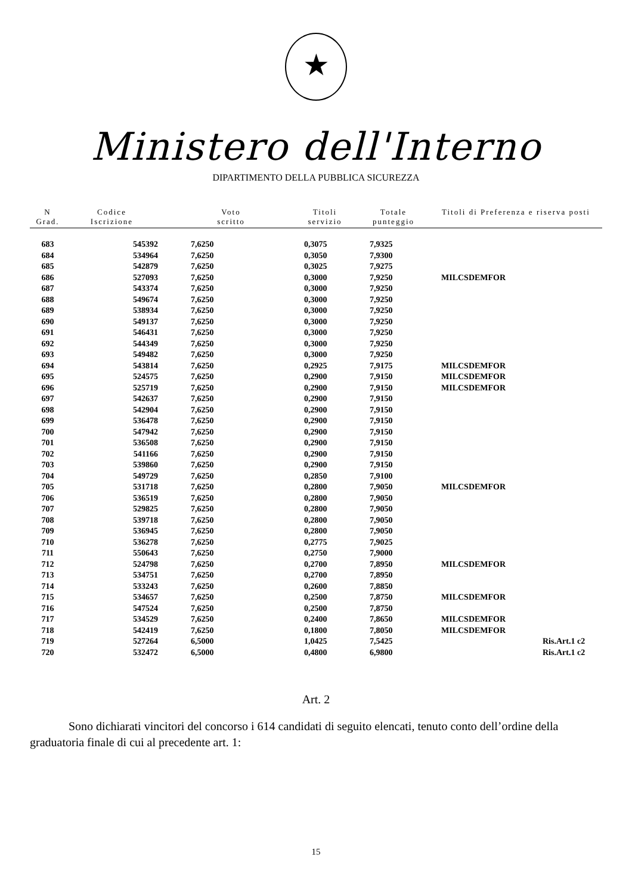★
Ministero dell'Interno
DIPARTIMENTO DELLA PUBBLICA SICUREZZA
| N Grad. | Codice Iscrizione | Voto scritto | Titoli servizio | Totale punteggio | Titoli di Preferenza e riserva posti | |
| --- | --- | --- | --- | --- | --- | --- |
| 683 | 545392 | 7,6250 | 0,3075 | 7,9325 | | |
| 684 | 534964 | 7,6250 | 0,3050 | 7,9300 | | |
| 685 | 542879 | 7,6250 | 0,3025 | 7,9275 | | |
| 686 | 527093 | 7,6250 | 0,3000 | 7,9250 | MILCSDEMFOR | |
| 687 | 543374 | 7,6250 | 0,3000 | 7,9250 | | |
| 688 | 549674 | 7,6250 | 0,3000 | 7,9250 | | |
| 689 | 538934 | 7,6250 | 0,3000 | 7,9250 | | |
| 690 | 549137 | 7,6250 | 0,3000 | 7,9250 | | |
| 691 | 546431 | 7,6250 | 0,3000 | 7,9250 | | |
| 692 | 544349 | 7,6250 | 0,3000 | 7,9250 | | |
| 693 | 549482 | 7,6250 | 0,3000 | 7,9250 | | |
| 694 | 543814 | 7,6250 | 0,2925 | 7,9175 | MILCSDEMFOR | |
| 695 | 524575 | 7,6250 | 0,2900 | 7,9150 | MILCSDEMFOR | |
| 696 | 525719 | 7,6250 | 0,2900 | 7,9150 | MILCSDEMFOR | |
| 697 | 542637 | 7,6250 | 0,2900 | 7,9150 | | |
| 698 | 542904 | 7,6250 | 0,2900 | 7,9150 | | |
| 699 | 536478 | 7,6250 | 0,2900 | 7,9150 | | |
| 700 | 547942 | 7,6250 | 0,2900 | 7,9150 | | |
| 701 | 536508 | 7,6250 | 0,2900 | 7,9150 | | |
| 702 | 541166 | 7,6250 | 0,2900 | 7,9150 | | |
| 703 | 539860 | 7,6250 | 0,2900 | 7,9150 | | |
| 704 | 549729 | 7,6250 | 0,2850 | 7,9100 | | |
| 705 | 531718 | 7,6250 | 0,2800 | 7,9050 | MILCSDEMFOR | |
| 706 | 536519 | 7,6250 | 0,2800 | 7,9050 | | |
| 707 | 529825 | 7,6250 | 0,2800 | 7,9050 | | |
| 708 | 539718 | 7,6250 | 0,2800 | 7,9050 | | |
| 709 | 536945 | 7,6250 | 0,2800 | 7,9050 | | |
| 710 | 536278 | 7,6250 | 0,2775 | 7,9025 | | |
| 711 | 550643 | 7,6250 | 0,2750 | 7,9000 | | |
| 712 | 524798 | 7,6250 | 0,2700 | 7,8950 | MILCSDEMFOR | |
| 713 | 534751 | 7,6250 | 0,2700 | 7,8950 | | |
| 714 | 533243 | 7,6250 | 0,2600 | 7,8850 | | |
| 715 | 534657 | 7,6250 | 0,2500 | 7,8750 | MILCSDEMFOR | |
| 716 | 547524 | 7,6250 | 0,2500 | 7,8750 | | |
| 717 | 534529 | 7,6250 | 0,2400 | 7,8650 | MILCSDEMFOR | |
| 718 | 542419 | 7,6250 | 0,1800 | 7,8050 | MILCSDEMFOR | |
| 719 | 527264 | 6,5000 | 1,0425 | 7,5425 | | Ris.Art.1 c2 |
| 720 | 532472 | 6,5000 | 0,4800 | 6,9800 | | Ris.Art.1 c2 |
Art. 2
Sono dichiarati vincitori del concorso i 614 candidati di seguito elencati, tenuto conto dell’ordine della graduatoria finale di cui al precedente art. 1:
15